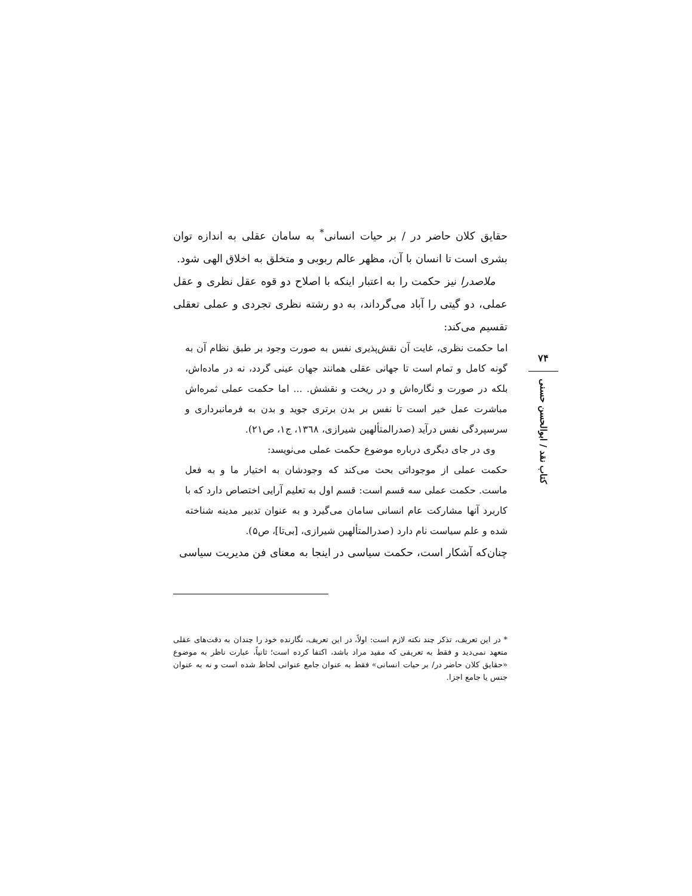حقایق کلان حاضر در / بر حیات انسانی<sup>*</sup> به سامان عقلی به اندازه توان بشری است تا انسان با آن، مظهر عالم ربوبی و متخلق به اخلاق الهی شود.
ملاصدرا نیز حکمت را به اعتبار اینکه با اصلاح دو قوه عقل نظری و عقل عملی، دو گیتی را آباد می‌گرداند، به دو رشته نظری تجردی و عملی تعقلی تقسیم می‌کند:
اما حکمت نظری، غایت آن نقش‌پذیری نفس به صورت وجود بر طبق نظام آن به گونه کامل و تمام است تا جهانی عقلی همانند جهان عینی گردد، نه در ماده‌اش، بلکه در صورت و نگاره‌اش و در ریخت و نقشش. ... اما حکمت عملی ثمره‌اش مباشرت عمل خیر است تا نفس بر بدن برتری جوید و بدن به فرمانبرداری و سرسپردگی نفس درآید (صدرالمتألهین شیرازی، ۱۳٦۸، ج۱، ص۲۱).
وی در جای دیگری درباره موضوع حکمت عملی می‌نویسد:
حکمت عملی از موجوداتی بحث می‌کند که وجودشان به اختیار ما و به فعل ماست. حکمت عملی سه قسم است: قسم اول به تعلیم آرایی اختصاص دارد که با کاربرد آنها مشارکت عام انسانی سامان می‌گیرد و به عنوان تدبیر مدینه شناخته شده و علم سیاست نام دارد (صدرالمتألهین شیرازی، [بی‌تا]، ص۵).
چنان‌که آشکار است، حکمت سیاسی در اینجا به معنای فن مدیریت سیاسی
* در این تعریف، تذکر چند نکته لازم است: اولاً، در این تعریف، نگارنده خود را چندان به دقت‌های عقلی متعهد نمی‌دید و فقط به تعریفی که مفید مراد باشد، اکتفا کرده است؛ ثانیاً، عبارت ناظر به موضوع «حقایق کلان حاضر در/ بر حیات انسانی» فقط به عنوان جامع عنوانی لحاظ شده است و نه به عنوان جنس یا جامع اجزا.
۷۴
کتاب نقد / ابوالحسن حسنی